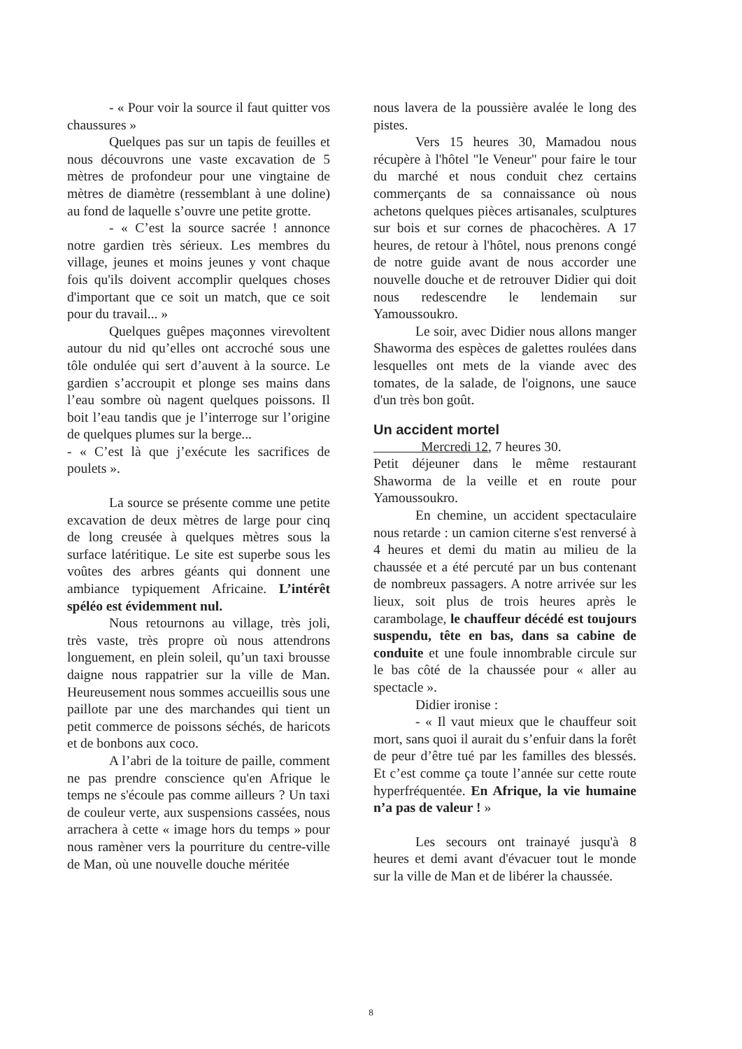- « Pour voir la source il faut quitter vos chaussures »
Quelques pas sur un tapis de feuilles et nous découvrons une vaste excavation de 5 mètres de profondeur pour une vingtaine de mètres de diamètre (ressemblant à une doline) au fond de laquelle s’ouvre une petite grotte.
- « C’est la source sacrée ! annonce notre gardien très sérieux. Les membres du village, jeunes et moins jeunes y vont chaque fois qu'ils doivent accomplir quelques choses d'important que ce soit un match, que ce soit pour du travail... »
Quelques guêpes maçonnes virevoltent autour du nid qu’elles ont accroché sous une tôle ondulée qui sert d’auvent à la source. Le gardien s’accroupit et plonge ses mains dans l’eau sombre où nagent quelques poissons. Il boit l’eau tandis que je l’interroge sur l’origine de quelques plumes sur la berge...
- « C’est là que j’exécute les sacrifices de poulets ».
La source se présente comme une petite excavation de deux mètres de large pour cinq de long creusée à quelques mètres sous la surface latéritique. Le site est superbe sous les voûtes des arbres géants qui donnent une ambiance typiquement Africaine. L’intérêt spéléo est évidemment nul.
Nous retournons au village, très joli, très vaste, très propre où nous attendrons longuement, en plein soleil, qu’un taxi brousse daigne nous rappatrier sur la ville de Man. Heureusement nous sommes accueillis sous une paillote par une des marchandes qui tient un petit commerce de poissons séchés, de haricots et de bonbons aux coco.
A l’abri de la toiture de paille, comment ne pas prendre conscience qu'en Afrique le temps ne s'écoule pas comme ailleurs ? Un taxi de couleur verte, aux suspensions cassées, nous arrachera à cette « image hors du temps » pour nous ramèner vers la pourriture du centre-ville de Man, où une nouvelle douche méritée
nous lavera de la poussière avalée le long des pistes.
Vers 15 heures 30, Mamadou nous récupère à l'hôtel "le Veneur" pour faire le tour du marché et nous conduit chez certains commerçants de sa connaissance où nous achetons quelques pièces artisanales, sculptures sur bois et sur cornes de phacochères. A 17 heures, de retour à l'hôtel, nous prenons congé de notre guide avant de nous accorder une nouvelle douche et de retrouver Didier qui doit nous redescendre le lendemain sur Yamoussoukro.
Le soir, avec Didier nous allons manger Shaworma des espèces de galettes roulées dans lesquelles ont mets de la viande avec des tomates, de la salade, de l'oignons, une sauce d'un très bon goût.
Un accident mortel
Mercredi 12, 7 heures 30.
Petit déjeuner dans le même restaurant Shaworma de la veille et en route pour Yamoussoukro.
En chemine, un accident spectaculaire nous retarde : un camion citerne s'est renversé à 4 heures et demi du matin au milieu de la chaussée et a été percuté par un bus contenant de nombreux passagers. A notre arrivée sur les lieux, soit plus de trois heures après le carambolage, le chauffeur décédé est toujours suspendu, tête en bas, dans sa cabine de conduite et une foule innombrable circule sur le bas côté de la chaussée pour « aller au spectacle ».
Didier ironise :
- « Il vaut mieux que le chauffeur soit mort, sans quoi il aurait du s’enfuir dans la forêt de peur d’être tué par les familles des blessés. Et c’est comme ça toute l’année sur cette route hyperfréquentée. En Afrique, la vie humaine n’a pas de valeur ! »
Les secours ont trainayé jusqu'à 8 heures et demi avant d'évacuer tout le monde sur la ville de Man et de libérer la chaussée.
8